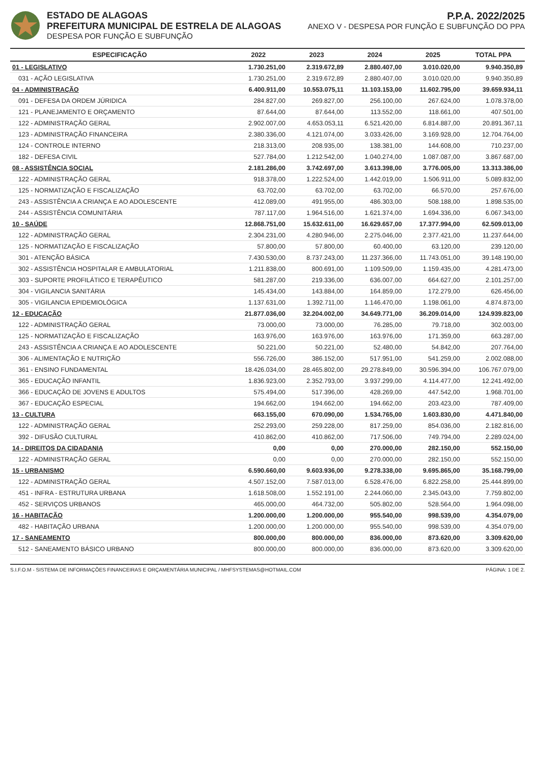ESTADO DE ALAGOAS
PREFEITURA MUNICIPAL DE ESTRELA DE ALAGOAS
DESPESA POR FUNÇÃO E SUBFUNÇÃO
P.P.A. 2022/2025
ANEXO V - DESPESA POR FUNÇÃO E SUBFUNÇÃO DO PPA
| ESPECIFICAÇÃO | 2022 | 2023 | 2024 | 2025 | TOTAL PPA |
| --- | --- | --- | --- | --- | --- |
| 01 - LEGISLATIVO | 1.730.251,00 | 2.319.672,89 | 2.880.407,00 | 3.010.020,00 | 9.940.350,89 |
| 031 - AÇÃO LEGISLATIVA | 1.730.251,00 | 2.319.672,89 | 2.880.407,00 | 3.010.020,00 | 9.940.350,89 |
| 04 - ADMINISTRAÇÃO | 6.400.911,00 | 10.553.075,11 | 11.103.153,00 | 11.602.795,00 | 39.659.934,11 |
| 091 - DEFESA DA ORDEM JÚRIDICA | 284.827,00 | 269.827,00 | 256.100,00 | 267.624,00 | 1.078.378,00 |
| 121 - PLANEJAMENTO E ORÇAMENTO | 87.644,00 | 87.644,00 | 113.552,00 | 118.661,00 | 407.501,00 |
| 122 - ADMINISTRAÇÃO GERAL | 2.902.007,00 | 4.653.053,11 | 6.521.420,00 | 6.814.887,00 | 20.891.367,11 |
| 123 - ADMINISTRAÇÃO FINANCEIRA | 2.380.336,00 | 4.121.074,00 | 3.033.426,00 | 3.169.928,00 | 12.704.764,00 |
| 124 - CONTROLE INTERNO | 218.313,00 | 208.935,00 | 138.381,00 | 144.608,00 | 710.237,00 |
| 182 - DEFESA CIVIL | 527.784,00 | 1.212.542,00 | 1.040.274,00 | 1.087.087,00 | 3.867.687,00 |
| 08 - ASSISTÊNCIA SOCIAL | 2.181.286,00 | 3.742.697,00 | 3.613.398,00 | 3.776.005,00 | 13.313.386,00 |
| 122 - ADMINISTRAÇÃO GERAL | 918.378,00 | 1.222.524,00 | 1.442.019,00 | 1.506.911,00 | 5.089.832,00 |
| 125 - NORMATIZAÇÃO E FISCALIZAÇÃO | 63.702,00 | 63.702,00 | 63.702,00 | 66.570,00 | 257.676,00 |
| 243 - ASSISTÊNCIA A CRIANÇA E AO ADOLESCENTE | 412.089,00 | 491.955,00 | 486.303,00 | 508.188,00 | 1.898.535,00 |
| 244 - ASSISTÊNCIA COMUNITÁRIA | 787.117,00 | 1.964.516,00 | 1.621.374,00 | 1.694.336,00 | 6.067.343,00 |
| 10 - SAÚDE | 12.868.751,00 | 15.632.611,00 | 16.629.657,00 | 17.377.994,00 | 62.509.013,00 |
| 122 - ADMINISTRAÇÃO GERAL | 2.304.231,00 | 4.280.946,00 | 2.275.046,00 | 2.377.421,00 | 11.237.644,00 |
| 125 - NORMATIZAÇÃO E FISCALIZAÇÃO | 57.800,00 | 57.800,00 | 60.400,00 | 63.120,00 | 239.120,00 |
| 301 - ATENÇÃO BÁSICA | 7.430.530,00 | 8.737.243,00 | 11.237.366,00 | 11.743.051,00 | 39.148.190,00 |
| 302 - ASSISTÊNCIA HOSPITALAR E AMBULATORIAL | 1.211.838,00 | 800.691,00 | 1.109.509,00 | 1.159.435,00 | 4.281.473,00 |
| 303 - SUPORTE PROFILÁTICO E TERAPÊUTICO | 581.287,00 | 219.336,00 | 636.007,00 | 664.627,00 | 2.101.257,00 |
| 304 - VIGILANCIA SANITÁRIA | 145.434,00 | 143.884,00 | 164.859,00 | 172.279,00 | 626.456,00 |
| 305 - VIGILANCIA EPIDEMIOLÓGICA | 1.137.631,00 | 1.392.711,00 | 1.146.470,00 | 1.198.061,00 | 4.874.873,00 |
| 12 - EDUCAÇÃO | 21.877.036,00 | 32.204.002,00 | 34.649.771,00 | 36.209.014,00 | 124.939.823,00 |
| 122 - ADMINISTRAÇÃO GERAL | 73.000,00 | 73.000,00 | 76.285,00 | 79.718,00 | 302.003,00 |
| 125 - NORMATIZAÇÃO E FISCALIZAÇÃO | 163.976,00 | 163.976,00 | 163.976,00 | 171.359,00 | 663.287,00 |
| 243 - ASSISTÊNCIA A CRIANÇA E AO ADOLESCENTE | 50.221,00 | 50.221,00 | 52.480,00 | 54.842,00 | 207.764,00 |
| 306 - ALIMENTAÇÃO E NUTRIÇÃO | 556.726,00 | 386.152,00 | 517.951,00 | 541.259,00 | 2.002.088,00 |
| 361 - ENSINO FUNDAMENTAL | 18.426.034,00 | 28.465.802,00 | 29.278.849,00 | 30.596.394,00 | 106.767.079,00 |
| 365 - EDUCAÇÃO INFANTIL | 1.836.923,00 | 2.352.793,00 | 3.937.299,00 | 4.114.477,00 | 12.241.492,00 |
| 366 - EDUCAÇÃO DE JOVENS E ADULTOS | 575.494,00 | 517.396,00 | 428.269,00 | 447.542,00 | 1.968.701,00 |
| 367 - EDUCAÇÃO ESPECIAL | 194.662,00 | 194.662,00 | 194.662,00 | 203.423,00 | 787.409,00 |
| 13 - CULTURA | 663.155,00 | 670.090,00 | 1.534.765,00 | 1.603.830,00 | 4.471.840,00 |
| 122 - ADMINISTRAÇÃO GERAL | 252.293,00 | 259.228,00 | 817.259,00 | 854.036,00 | 2.182.816,00 |
| 392 - DIFUSÃO CULTURAL | 410.862,00 | 410.862,00 | 717.506,00 | 749.794,00 | 2.289.024,00 |
| 14 - DIREITOS DA CIDADANIA | 0,00 | 0,00 | 270.000,00 | 282.150,00 | 552.150,00 |
| 122 - ADMINISTRAÇÃO GERAL | 0,00 | 0,00 | 270.000,00 | 282.150,00 | 552.150,00 |
| 15 - URBANISMO | 6.590.660,00 | 9.603.936,00 | 9.278.338,00 | 9.695.865,00 | 35.168.799,00 |
| 122 - ADMINISTRAÇÃO GERAL | 4.507.152,00 | 7.587.013,00 | 6.528.476,00 | 6.822.258,00 | 25.444.899,00 |
| 451 - INFRA - ESTRUTURA URBANA | 1.618.508,00 | 1.552.191,00 | 2.244.060,00 | 2.345.043,00 | 7.759.802,00 |
| 452 - SERVIÇOS URBANOS | 465.000,00 | 464.732,00 | 505.802,00 | 528.564,00 | 1.964.098,00 |
| 16 - HABITAÇÃO | 1.200.000,00 | 1.200.000,00 | 955.540,00 | 998.539,00 | 4.354.079,00 |
| 482 - HABITAÇÃO URBANA | 1.200.000,00 | 1.200.000,00 | 955.540,00 | 998.539,00 | 4.354.079,00 |
| 17 - SANEAMENTO | 800.000,00 | 800.000,00 | 836.000,00 | 873.620,00 | 3.309.620,00 |
| 512 - SANEAMENTO BÁSICO URBANO | 800.000,00 | 800.000,00 | 836.000,00 | 873.620,00 | 3.309.620,00 |
S.I.F.O.M - SISTEMA DE INFORMAÇÕES FINANCEIRAS E ORÇAMENTÁRIA MUNICIPAL / MHFSYSTEMAS@HOTMAIL.COM PÁGINA: 1 DE 2.